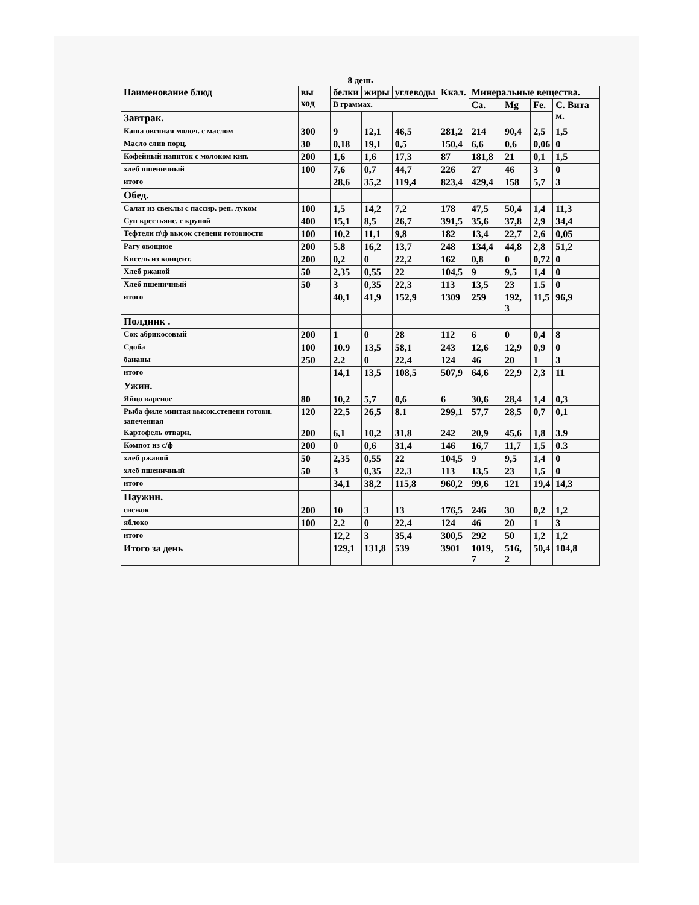8 день
| Наименование блюд | вы ход | белки | жиры | углеводы | Ккал. | Минеральные вещества. | | | |
| --- | --- | --- | --- | --- | --- | --- | --- | --- | --- |
| | | В граммах. | | | | Ca. | Mg | Fe. | С. Вита м. |
| Завтрак. | | | | | | | | | |
| Каша овсяная молоч. с маслом | 300 | 9 | 12,1 | 46,5 | 281,2 | 214 | 90,4 | 2,5 | 1,5 |
| Масло слив порц. | 30 | 0,18 | 19,1 | 0,5 | 150,4 | 6,6 | 0,6 | 0,06 | 0 |
| Кофейный напиток с молоком кип. | 200 | 1,6 | 1,6 | 17,3 | 87 | 181,8 | 21 | 0,1 | 1,5 |
| хлеб пшеничный | 100 | 7,6 | 0,7 | 44,7 | 226 | 27 | 46 | 3 | 0 |
| итого | | 28,6 | 35,2 | 119,4 | 823,4 | 429,4 | 158 | 5,7 | 3 |
| Обед. | | | | | | | | | |
| Салат из свеклы с пассир. реп. луком | 100 | 1,5 | 14,2 | 7,2 | 178 | 47,5 | 50,4 | 1,4 | 11,3 |
| Суп крестьянс. с крупой | 400 | 15,1 | 8,5 | 26,7 | 391,5 | 35,6 | 37,8 | 2,9 | 34,4 |
| Тефтели п\ф высок степени готовности | 100 | 10,2 | 11,1 | 9,8 | 182 | 13,4 | 22,7 | 2,6 | 0,05 |
| Рагу овощное | 200 | 5.8 | 16,2 | 13,7 | 248 | 134,4 | 44,8 | 2,8 | 51,2 |
| Кисель из концент. | 200 | 0,2 | 0 | 22,2 | 162 | 0,8 | 0 | 0,72 | 0 |
| Хлеб ржаной | 50 | 2,35 | 0,55 | 22 | 104,5 | 9 | 9,5 | 1,4 | 0 |
| Хлеб пшеничный | 50 | 3 | 0,35 | 22,3 | 113 | 13,5 | 23 | 1.5 | 0 |
| итого | | 40,1 | 41,9 | 152,9 | 1309 | 259 | 192, 3 | 11,5 | 96,9 |
| Полдник . | | | | | | | | | |
| Сок абрикосовый | 200 | 1 | 0 | 28 | 112 | 6 | 0 | 0,4 | 8 |
| Сдоба | 100 | 10.9 | 13,5 | 58,1 | 243 | 12,6 | 12,9 | 0,9 | 0 |
| бананы | 250 | 2.2 | 0 | 22,4 | 124 | 46 | 20 | 1 | 3 |
| итого | | 14,1 | 13,5 | 108,5 | 507,9 | 64,6 | 22,9 | 2,3 | 11 |
| Ужин. | | | | | | | | | |
| Яйцо вареное | 80 | 10,2 | 5,7 | 0,6 | 6 | 30,6 | 28,4 | 1,4 | 0,3 |
| Рыба филе минтая высок.степени готовн. запеченная | 120 | 22,5 | 26,5 | 8.1 | 299,1 | 57,7 | 28,5 | 0,7 | 0,1 |
| Картофель отварн. | 200 | 6,1 | 10,2 | 31,8 | 242 | 20,9 | 45,6 | 1,8 | 3.9 |
| Компот из с/ф | 200 | 0 | 0,6 | 31,4 | 146 | 16,7 | 11,7 | 1,5 | 0.3 |
| хлеб ржаной | 50 | 2,35 | 0,55 | 22 | 104,5 | 9 | 9,5 | 1,4 | 0 |
| хлеб пшеничный | 50 | 3 | 0,35 | 22,3 | 113 | 13,5 | 23 | 1,5 | 0 |
| итого | | 34,1 | 38,2 | 115,8 | 960,2 | 99,6 | 121 | 19,4 | 14,3 |
| Паужин. | | | | | | | | | |
| снежок | 200 | 10 | 3 | 13 | 176,5 | 246 | 30 | 0,2 | 1,2 |
| яблоко | 100 | 2.2 | 0 | 22,4 | 124 | 46 | 20 | 1 | 3 |
| итого | | 12,2 | 3 | 35,4 | 300,5 | 292 | 50 | 1,2 | 1,2 |
| Итого за день | | 129,1 | 131,8 | 539 | 3901 | 1019, 7 | 516, 2 | 50,4 | 104,8 |